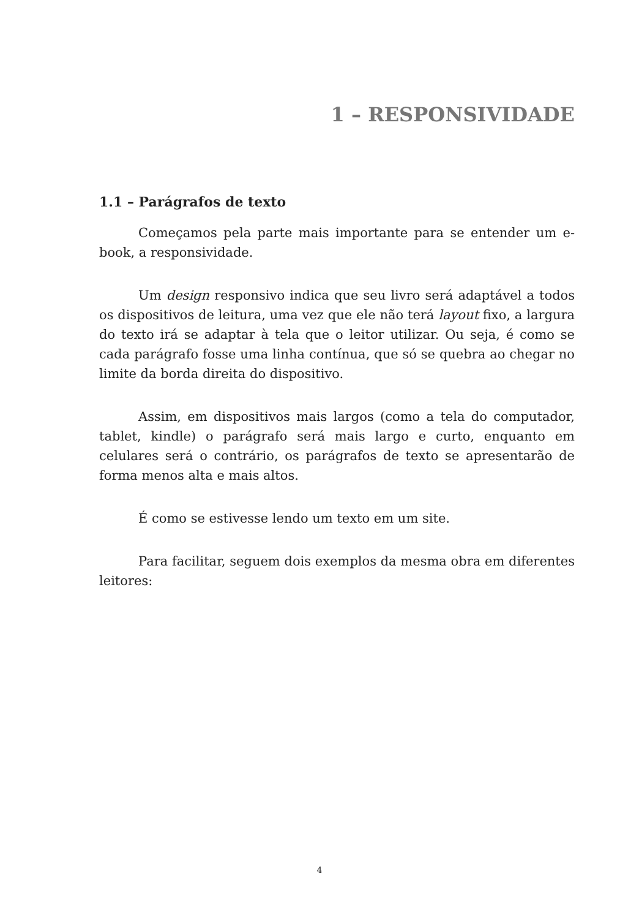1 – RESPONSIVIDADE
1.1 – Parágrafos de texto
Começamos pela parte mais importante para se entender um e-book, a responsividade.
Um design responsivo indica que seu livro será adaptável a todos os dispositivos de leitura, uma vez que ele não terá layout fixo, a largura do texto irá se adaptar à tela que o leitor utilizar. Ou seja, é como se cada parágrafo fosse uma linha contínua, que só se quebra ao chegar no limite da borda direita do dispositivo.
Assim, em dispositivos mais largos (como a tela do computador, tablet, kindle) o parágrafo será mais largo e curto, enquanto em celulares será o contrário, os parágrafos de texto se apresentarão de forma menos alta e mais altos.
É como se estivesse lendo um texto em um site.
Para facilitar, seguem dois exemplos da mesma obra em diferentes leitores:
4